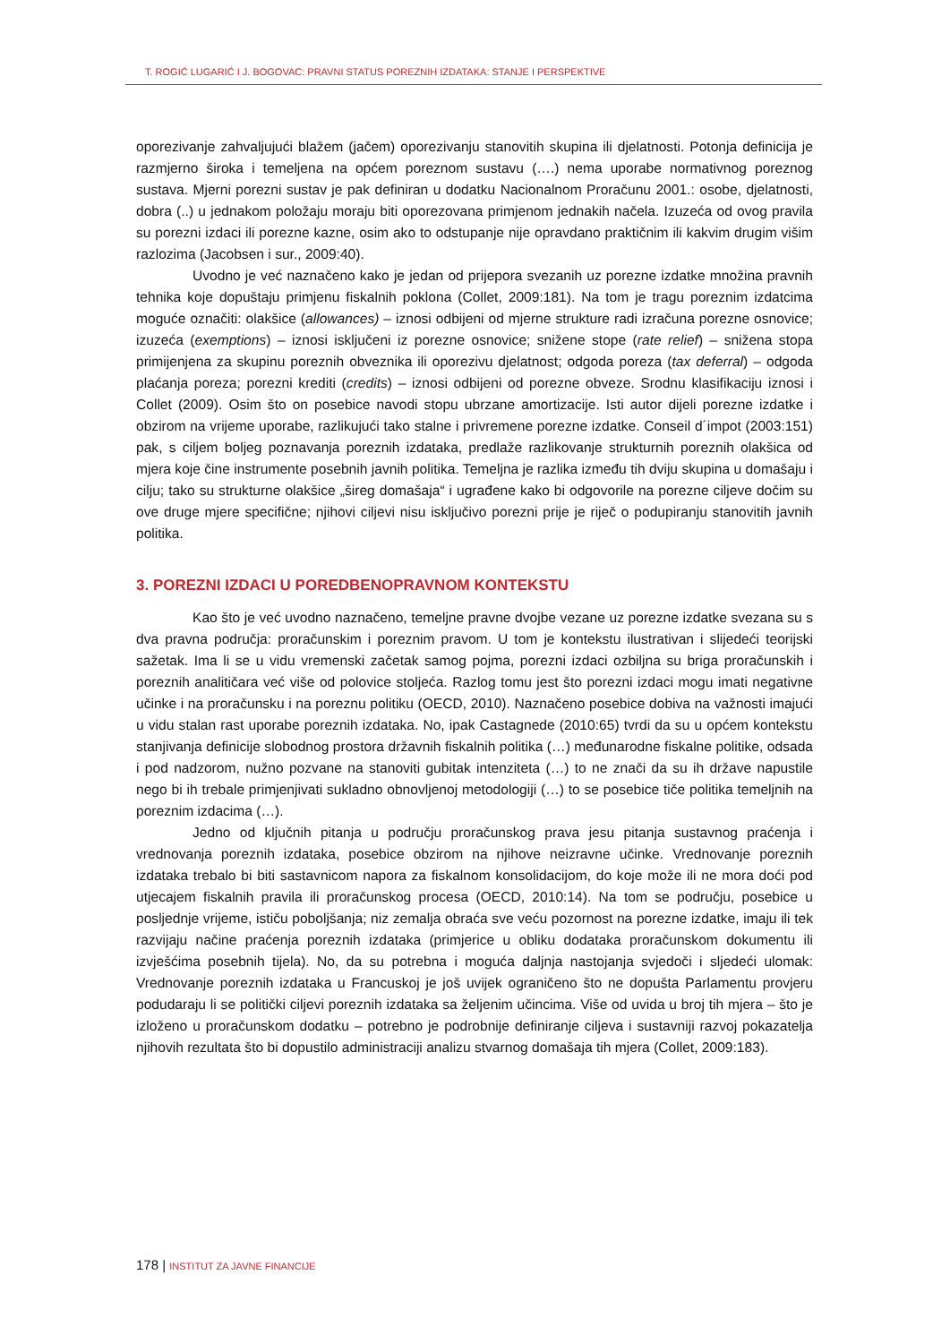T. ROGIĆ LUGARIĆ I J. BOGOVAC: PRAVNI STATUS POREZNIH IZDATAKA: STANJE I PERSPEKTIVE
oporezivanje zahvaljujući blažem (jačem) oporezivanju stanovitih skupina ili djelatnosti. Potonja definicija je razmjerno široka i temeljena na općem poreznom sustavu (….) nema uporabe normativnog poreznog sustava. Mjerni porezni sustav je pak definiran u dodatku Nacionalnom Proračunu 2001.: osobe, djelatnosti, dobra (..) u jednakom položaju moraju biti oporezovana primjenom jednakih načela. Izuzeća od ovog pravila su porezni izdaci ili porezne kazne, osim ako to odstupanje nije opravdano praktičnim ili kakvim drugim višim razlozima (Jacobsen i sur., 2009:40).
Uvodno je već naznačeno kako je jedan od prijepora svezanih uz porezne izdatke množina pravnih tehnika koje dopuštaju primjenu fiskalnih poklona (Collet, 2009:181). Na tom je tragu poreznim izdatcima moguće označiti: olakšice (allowances) – iznosi odbijeni od mjerne strukture radi izračuna porezne osnovice; izuzeća (exemptions) – iznosi isključeni iz porezne osnovice; snižene stope (rate relief) – snižena stopa primijenjena za skupinu poreznih obveznika ili oporezivu djelatnost; odgoda poreza (tax deferral) – odgoda plaćanja poreza; porezni krediti (credits) – iznosi odbijeni od porezne obveze. Srodnu klasifikaciju iznosi i Collet (2009). Osim što on posebice navodi stopu ubrzane amortizacije. Isti autor dijeli porezne izdatke i obzirom na vrijeme uporabe, razlikujući tako stalne i privremene porezne izdatke. Conseil d´impot (2003:151) pak, s ciljem boljeg poznavanja poreznih izdataka, predlaže razlikovanje strukturnih poreznih olakšica od mjera koje čine instrumente posebnih javnih politika. Temeljna je razlika između tih dviju skupina u domašaju i cilju; tako su strukturne olakšice „šireg domašaja“ i ugrađene kako bi odgovorile na porezne ciljeve dočim su ove druge mjere specifične; njihovi ciljevi nisu isključivo porezni prije je riječ o podupiranju stanovitih javnih politika.
3. POREZNI IZDACI U POREDBENOPRAVNOM KONTEKSTU
Kao što je već uvodno naznačeno, temeljne pravne dvojbe vezane uz porezne izdatke svezana su s dva pravna područja: proračunskim i poreznim pravom. U tom je kontekstu ilustrativan i slijedeći teorijski sažetak. Ima li se u vidu vremenski začetak samog pojma, porezni izdaci ozbiljna su briga proračunskih i poreznih analitičara već više od polovice stoljeća. Razlog tomu jest što porezni izdaci mogu imati negativne učinke i na proračunsku i na poreznu politiku (OECD, 2010). Naznačeno posebice dobiva na važnosti imajući u vidu stalan rast uporabe poreznih izdataka. No, ipak Castagnede (2010:65) tvrdi da su u općem kontekstu stanjivanja definicije slobodnog prostora državnih fiskalnih politika (…) međunarodne fiskalne politike, odsada i pod nadzorom, nužno pozvane na stanoviti gubitak intenziteta (…) to ne znači da su ih države napustile nego bi ih trebale primjenjivati sukladno obnovljenoj metodologiji (…) to se posebice tiče politika temeljnih na poreznim izdacima (…).
Jedno od ključnih pitanja u području proračunskog prava jesu pitanja sustavnog praćenja i vrednovanja poreznih izdataka, posebice obzirom na njihove neizravne učinke. Vrednovanje poreznih izdataka trebalo bi biti sastavnicom napora za fiskalnom konsolidacijom, do koje može ili ne mora doći pod utjecajem fiskalnih pravila ili proračunskog procesa (OECD, 2010:14). Na tom se području, posebice u posljednje vrijeme, ističu poboljšanja; niz zemalja obraća sve veću pozornost na porezne izdatke, imaju ili tek razvijaju načine praćenja poreznih izdataka (primjerice u obliku dodataka proračunskom dokumentu ili izvješćima posebnih tijela). No, da su potrebna i moguća daljnja nastojanja svjedoči i sljedeći ulomak: Vrednovanje poreznih izdataka u Francuskoj je još uvijek ograničeno što ne dopušta Parlamentu provjeru podudaraju li se politički ciljevi poreznih izdataka sa željenim učincima. Više od uvida u broj tih mjera – što je izloženo u proračunskom dodatku – potrebno je podrobnije definiranje ciljeva i sustavniji razvoj pokazatelja njihovih rezultata što bi dopustilo administraciji analizu stvarnog domašaja tih mjera (Collet, 2009:183).
178 | INSTITUT ZA JAVNE FINANCIJE